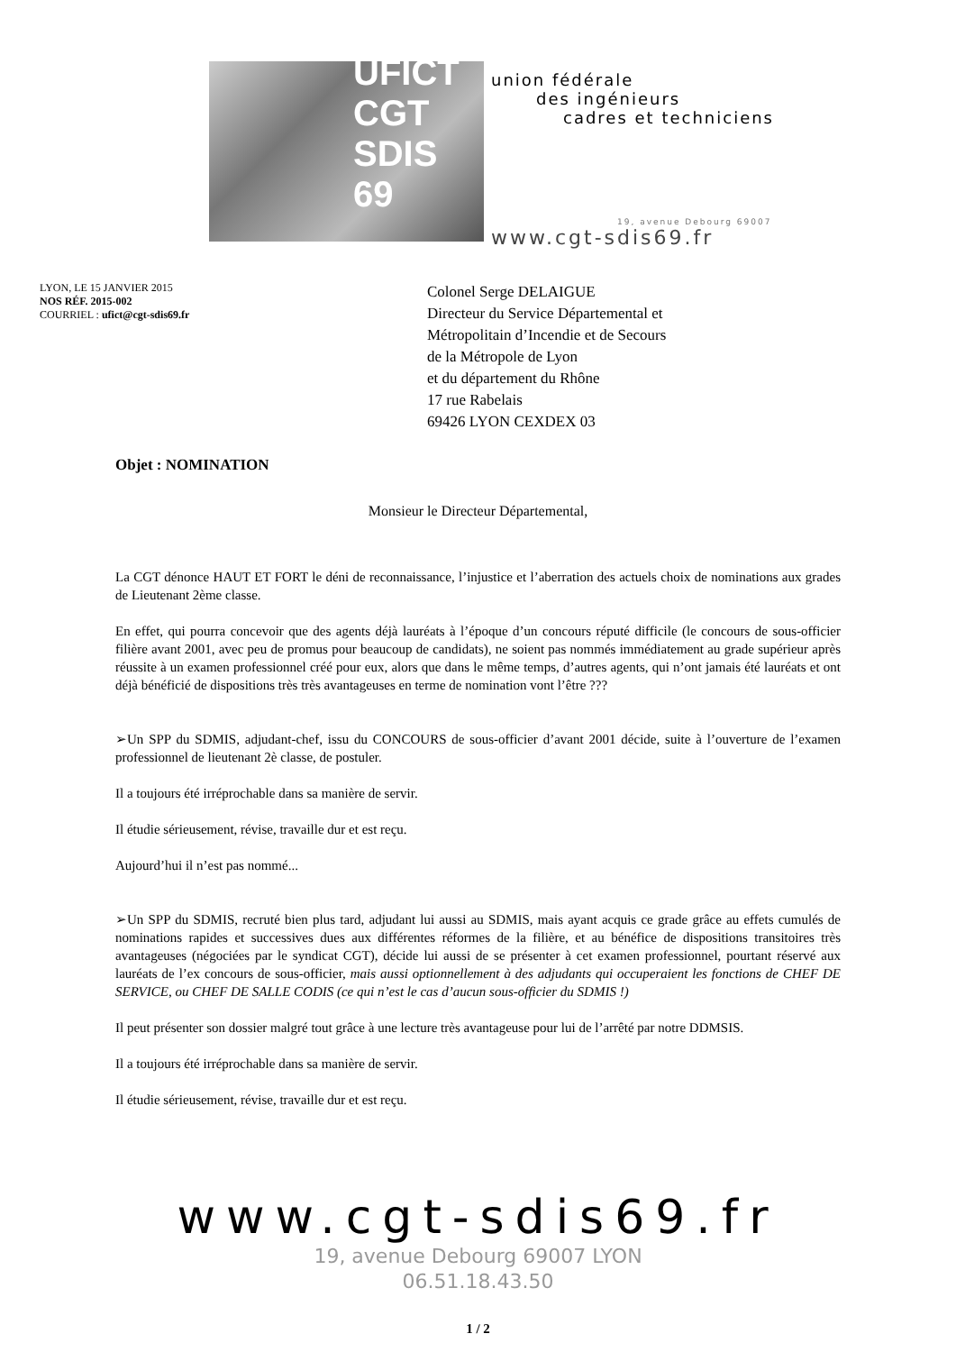UFICT CGT SDIS 69
union fédérale
des ingénieurs
cadres et techniciens
19, avenue Debourg 69007
www.cgt-sdis69.fr
LYON, LE 15 JANVIER 2015
NOS RÉF. 2015-002
COURRIEL : ufict@cgt-sdis69.fr
Colonel Serge DELAIGUE
Directeur du Service Départemental et
Métropolitain d’Incendie et de Secours
de la Métropole de Lyon
et du département du Rhône
17 rue Rabelais
69426 LYON CEXDEX 03
Objet : NOMINATION
Monsieur le Directeur Départemental,
La CGT dénonce HAUT ET FORT le déni de reconnaissance, l’injustice et l’aberration des actuels choix de nominations aux grades de Lieutenant 2ème classe.
En effet, qui pourra concevoir que des agents déjà lauréats à l’époque d’un concours réputé difficile (le concours de sous-officier filière avant 2001, avec peu de promus pour beaucoup de candidats), ne soient pas nommés immédiatement au grade supérieur après réussite à un examen professionnel créé pour eux, alors que dans le même temps, d’autres agents, qui n’ont jamais été lauréats et ont déjà bénéficié de dispositions très très avantageuses en terme de nomination vont l’être ???
➢Un SPP du SDMIS, adjudant-chef, issu du CONCOURS de sous-officier d’avant 2001 décide, suite à l’ouverture de l’examen professionnel de lieutenant 2è classe, de postuler.
Il a toujours été irréprochable dans sa manière de servir.
Il étudie sérieusement, révise, travaille dur et est reçu.
Aujourd’hui il n’est pas nommé...
➢Un SPP du SDMIS, recruté bien plus tard, adjudant lui aussi au SDMIS, mais ayant acquis ce grade grâce au effets cumulés de nominations rapides et successives dues aux différentes réformes de la filière, et au bénéfice de dispositions transitoires très avantageuses (négociées par le syndicat CGT), décide lui aussi de se présenter à cet examen professionnel, pourtant réservé aux lauréats de l’ex concours de sous-officier, mais aussi optionnellement à des adjudants qui occuperaient les fonctions de CHEF DE SERVICE, ou CHEF DE SALLE CODIS (ce qui n’est le cas d’aucun sous-officier du SDMIS !)
Il peut présenter son dossier malgré tout grâce à une lecture très avantageuse pour lui de l’arrêté par notre DDMSIS.
Il a toujours été irréprochable dans sa manière de servir.
Il étudie sérieusement, révise, travaille dur et est reçu.
www.cgt-sdis69.fr
19, avenue Debourg 69007 LYON
06.51.18.43.50
1 / 2